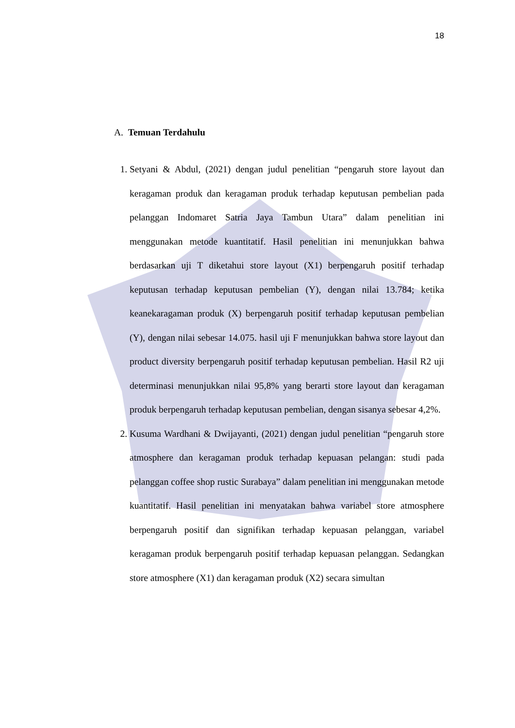18
A. Temuan Terdahulu
1. Setyani & Abdul, (2021) dengan judul penelitian “pengaruh store layout dan keragaman produk dan keragaman produk terhadap keputusan pembelian pada pelanggan Indomaret Satria Jaya Tambun Utara” dalam penelitian ini menggunakan metode kuantitatif. Hasil penelitian ini menunjukkan bahwa berdasarkan uji T diketahui store layout (X1) berpengaruh positif terhadap keputusan terhadap keputusan pembelian (Y), dengan nilai 13.784; ketika keanekaragaman produk (X) berpengaruh positif terhadap keputusan pembelian (Y), dengan nilai sebesar 14.075. hasil uji F menunjukkan bahwa store layout dan product diversity berpengaruh positif terhadap keputusan pembelian. Hasil R2 uji determinasi menunjukkan nilai 95,8% yang berarti store layout dan keragaman produk berpengaruh terhadap keputusan pembelian, dengan sisanya sebesar 4,2%.
2. Kusuma Wardhani & Dwijayanti, (2021) dengan judul penelitian “pengaruh store atmosphere dan keragaman produk terhadap kepuasan pelangan: studi pada pelanggan coffee shop rustic Surabaya” dalam penelitian ini menggunakan metode kuantitatif. Hasil penelitian ini menyatakan bahwa variabel store atmosphere berpengaruh positif dan signifikan terhadap kepuasan pelanggan, variabel keragaman produk berpengaruh positif terhadap kepuasan pelanggan. Sedangkan store atmosphere (X1) dan keragaman produk (X2) secara simultan